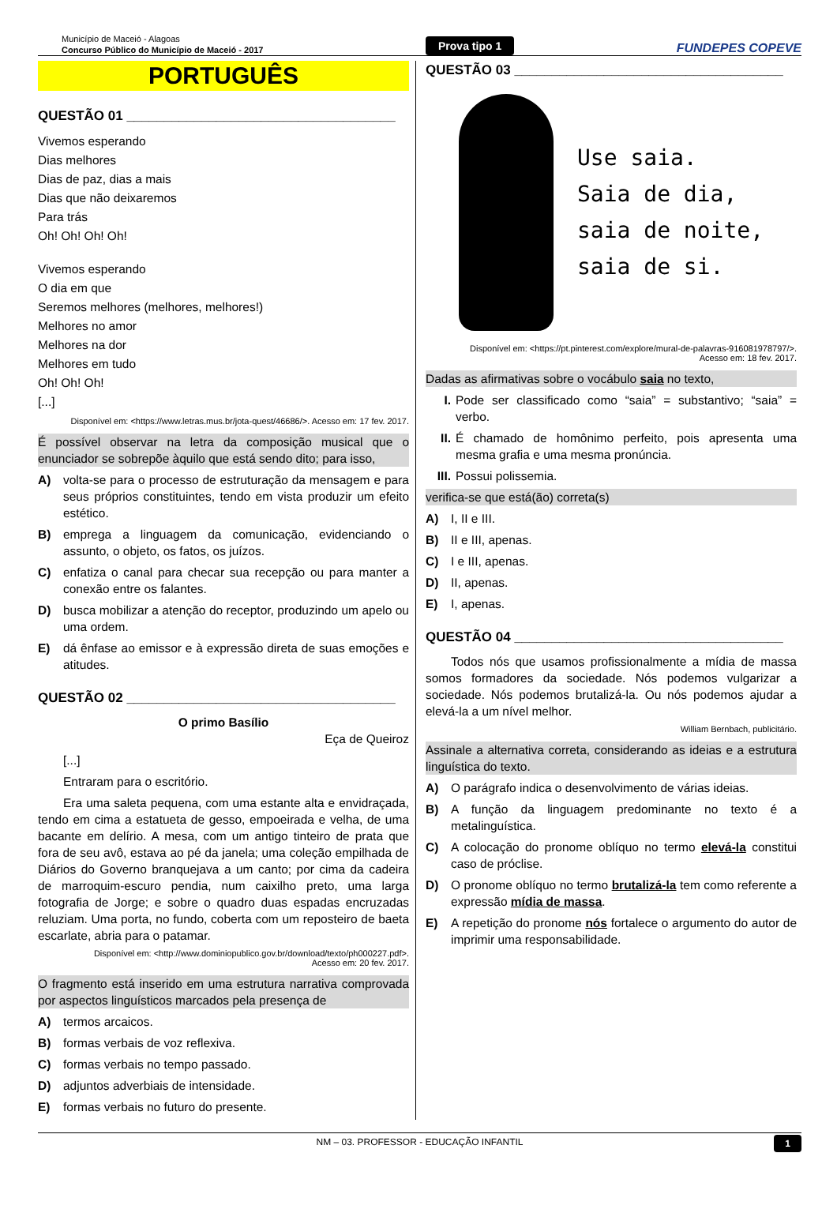Município de Maceió - Alagoas
Concurso Público do Município de Maceió - 2017
Prova tipo 1
FUNDEPES COPEVE
PORTUGUÊS
QUESTÃO 01 ____________________________________
Vivemos esperando
Dias melhores
Dias de paz, dias a mais
Dias que não deixaremos
Para trás
Oh! Oh! Oh! Oh!
Vivemos esperando
O dia em que
Seremos melhores (melhores, melhores!)
Melhores no amor
Melhores na dor
Melhores em tudo
Oh! Oh! Oh!
[...]
Disponível em: <https://www.letras.mus.br/jota-quest/46686/>. Acesso em: 17 fev. 2017.
É possível observar na letra da composição musical que o enunciador se sobrepõe àquilo que está sendo dito; para isso,
A) volta-se para o processo de estruturação da mensagem e para seus próprios constituintes, tendo em vista produzir um efeito estético.
B) emprega a linguagem da comunicação, evidenciando o assunto, o objeto, os fatos, os juízos.
C) enfatiza o canal para checar sua recepção ou para manter a conexão entre os falantes.
D) busca mobilizar a atenção do receptor, produzindo um apelo ou uma ordem.
E) dá ênfase ao emissor e à expressão direta de suas emoções e atitudes.
QUESTÃO 02 ____________________________________
O primo Basílio
Eça de Queiroz
[...]
Entraram para o escritório.
Era uma saleta pequena, com uma estante alta e envidraçada, tendo em cima a estatueta de gesso, empoeirada e velha, de uma bacante em delírio. A mesa, com um antigo tinteiro de prata que fora de seu avô, estava ao pé da janela; uma coleção empilhada de Diários do Governo branquejava a um canto; por cima da cadeira de marroquim-escuro pendia, num caixilho preto, uma larga fotografia de Jorge; e sobre o quadro duas espadas encruzadas reluziam. Uma porta, no fundo, coberta com um reposteiro de baeta escarlate, abria para o patamar.
Disponível em: <http://www.dominiopublico.gov.br/download/texto/ph000227.pdf>.
Acesso em: 20 fev. 2017.
O fragmento está inserido em uma estrutura narrativa comprovada por aspectos linguísticos marcados pela presença de
A) termos arcaicos.
B) formas verbais de voz reflexiva.
C) formas verbais no tempo passado.
D) adjuntos adverbiais de intensidade.
E) formas verbais no futuro do presente.
QUESTÃO 03 ____________________________________
Use saia.
Saia de dia,
saia de noite,
saia de si.
Disponível em: <https://pt.pinterest.com/explore/mural-de-palavras-916081978797/>.
Acesso em: 18 fev. 2017.
Dadas as afirmativas sobre o vocábulo saia no texto,
I. Pode ser classificado como “saia” = substantivo; “saia” = verbo.
II. É chamado de homônimo perfeito, pois apresenta uma mesma grafia e uma mesma pronúncia.
III. Possui polissemia.
verifica-se que está(ão) correta(s)
A) I, II e III.
B) II e III, apenas.
C) I e III, apenas.
D) II, apenas.
E) I, apenas.
QUESTÃO 04 ____________________________________
Todos nós que usamos profissionalmente a mídia de massa somos formadores da sociedade. Nós podemos vulgarizar a sociedade. Nós podemos brutalizá-la. Ou nós podemos ajudar a elevá-la a um nível melhor.
William Bernbach, publicitário.
Assinale a alternativa correta, considerando as ideias e a estrutura linguística do texto.
A) O parágrafo indica o desenvolvimento de várias ideias.
B) A função da linguagem predominante no texto é a metalinguística.
C) A colocação do pronome oblíquo no termo elevá-la constitui caso de próclise.
D) O pronome oblíquo no termo brutalizá-la tem como referente a expressão mídia de massa.
E) A repetição do pronome nós fortalece o argumento do autor de imprimir uma responsabilidade.
NM – 03. PROFESSOR - EDUCAÇÃO INFANTIL 1